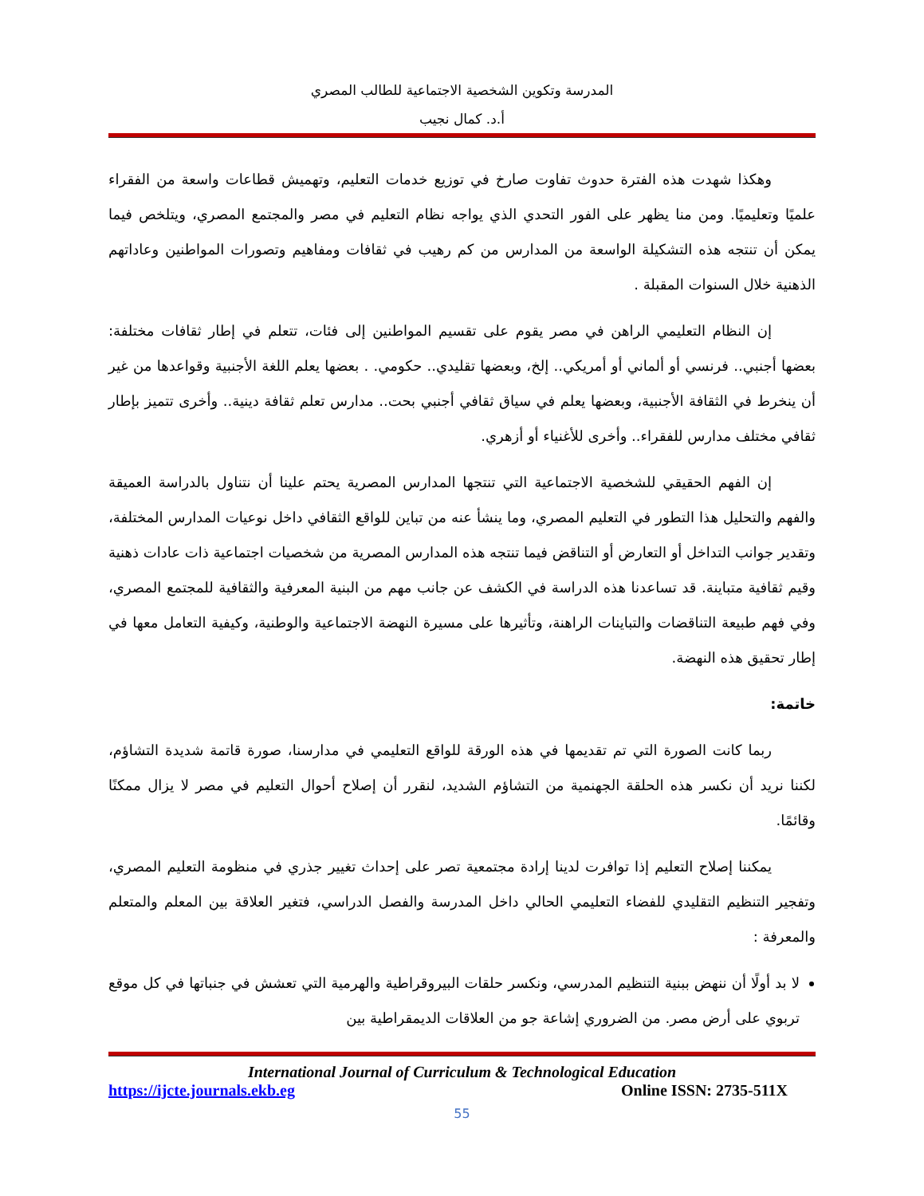المدرسة وتكوين الشخصية الاجتماعية للطالب المصري
أ.د. كمال نجيب
وهكذا شهدت هذه الفترة حدوث تفاوت صارخ في توزيع خدمات التعليم، وتهميش قطاعات واسعة من الفقراء علميًا وتعليميًا. ومن منا يظهر على الفور التحدي الذي يواجه نظام التعليم في مصر والمجتمع المصري، ويتلخص فيما يمكن أن تنتجه هذه التشكيلة الواسعة من المدارس من كم رهيب في ثقافات ومفاهيم وتصورات المواطنين وعاداتهم الذهنية خلال السنوات المقبلة .
إن النظام التعليمي الراهن في مصر يقوم على تقسيم المواطنين إلى فئات، تتعلم في إطار ثقافات مختلفة: بعضها أجنبي.. فرنسي أو ألماني أو أمريكي.. إلخ، وبعضها تقليدي.. حكومي. . بعضها يعلم اللغة الأجنبية وقواعدها من غير أن ينخرط في الثقافة الأجنبية، وبعضها يعلم في سياق ثقافي أجنبي بحت.. مدارس تعلم ثقافة دينية.. وأخرى تتميز بإطار ثقافي مختلف مدارس للفقراء.. وأخرى للأغنياء أو أزهري.
إن الفهم الحقيقي للشخصية الاجتماعية التي تنتجها المدارس المصرية يحتم علينا أن نتناول بالدراسة العميقة والفهم والتحليل هذا التطور في التعليم المصري، وما ينشأ عنه من تباين للواقع الثقافي داخل نوعيات المدارس المختلفة، وتقدير جوانب التداخل أو التعارض أو التناقض فيما تنتجه هذه المدارس المصرية من شخصيات اجتماعية ذات عادات ذهنية وقيم ثقافية متباينة. قد تساعدنا هذه الدراسة في الكشف عن جانب مهم من البنية المعرفية والثقافية للمجتمع المصري، وفي فهم طبيعة التناقضات والتباينات الراهنة، وتأثيرها على مسيرة النهضة الاجتماعية والوطنية، وكيفية التعامل معها في إطار تحقيق هذه النهضة.
خاتمة:
ربما كانت الصورة التي تم تقديمها في هذه الورقة للواقع التعليمي في مدارسنا، صورة قاتمة شديدة التشاؤم، لكننا نريد أن نكسر هذه الحلقة الجهنمية من التشاؤم الشديد، لنقرر أن إصلاح أحوال التعليم في مصر لا يزال ممكنًا وقائمًا.
يمكننا إصلاح التعليم إذا توافرت لدينا إرادة مجتمعية تصر على إحداث تغيير جذري في منظومة التعليم المصري، وتفجير التنظيم التقليدي للفضاء التعليمي الحالي داخل المدرسة والفصل الدراسي، فتغير العلاقة بين المعلم والمتعلم والمعرفة :
لا بد أولًا أن ننهض ببنية التنظيم المدرسي، ونكسر حلقات البيروقراطية والهرمية التي تعشش في جنباتها في كل موقع تربوي على أرض مصر. من الضروري إشاعة جو من العلاقات الديمقراطية بين
International Journal of Curriculum & Technological Education
https://ijcte.journals.ekb.eg Online ISSN: 2735-511X
55